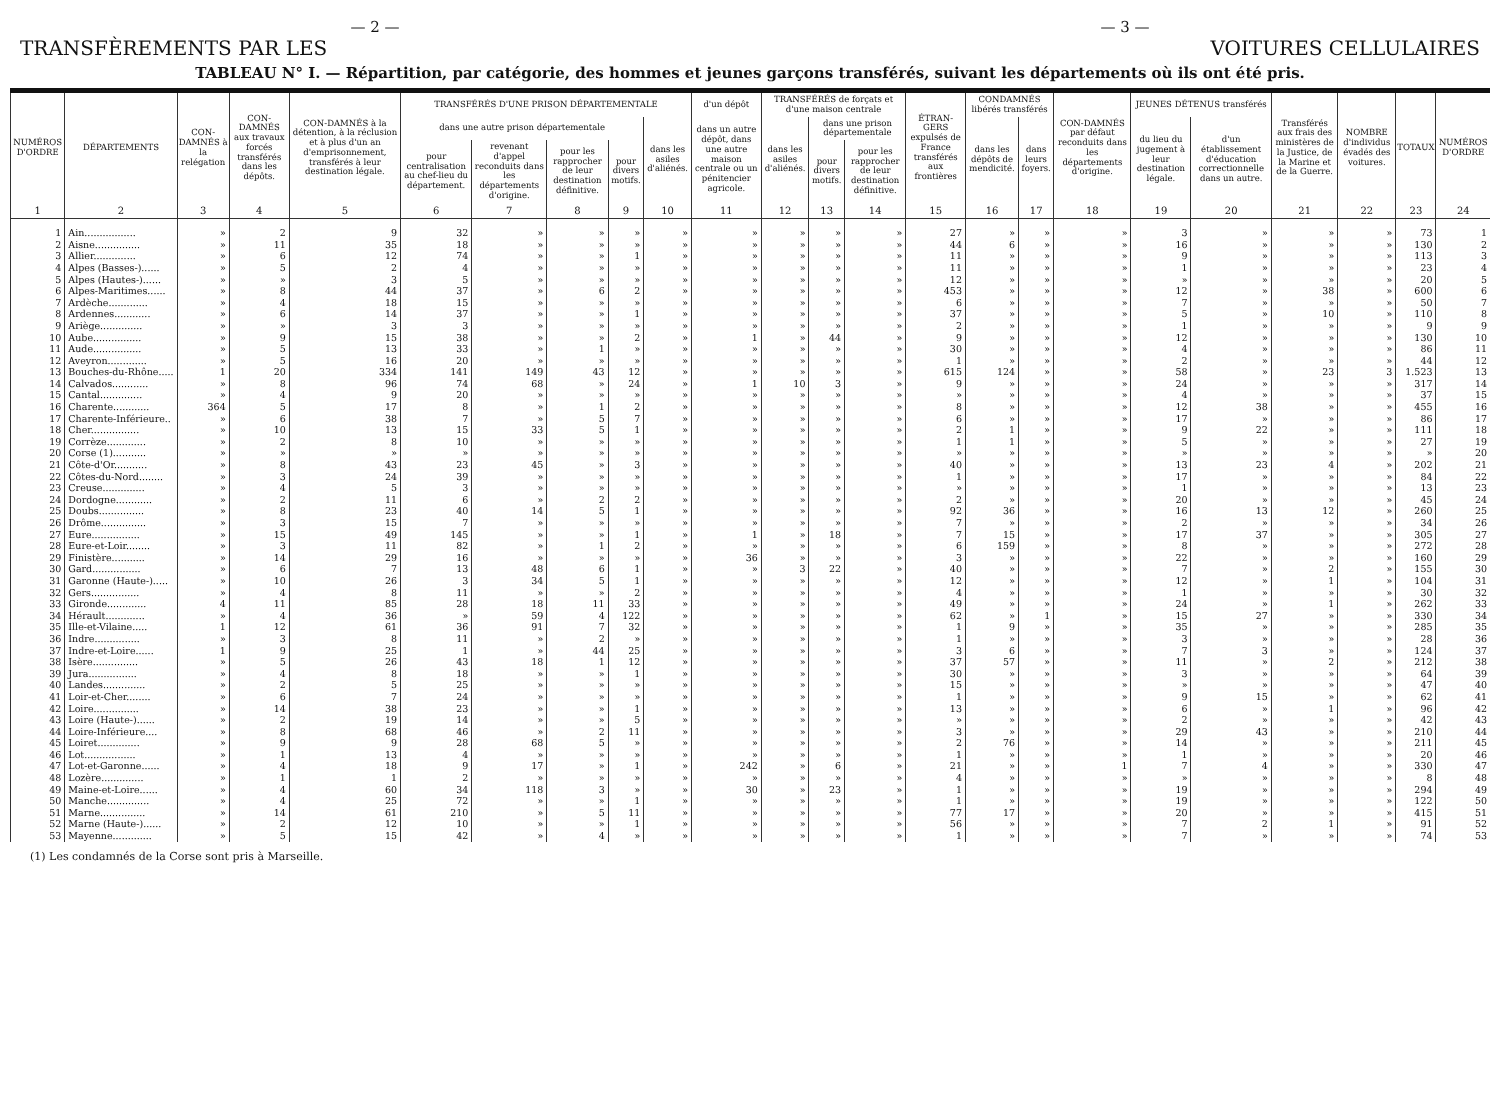— 2 — — 3 —
TRANSFÈREMENTS PAR LES VOITURES CELLULAIRES
TABLEAU N° I. — Répartition, par catégorie, des hommes et jeunes garçons transférés, suivant les départements où ils ont été pris.
| NUMÉROS D'ORDRE | DÉPARTEMENTS | CON-DAMNÉS à la relégation | CON-DAMNÉS aux travaux forcés transférés dans les dépôts. | CON-DAMNÉS à la détention, à la réclusion et à plus d'un an d'emprisonnement, transférés à leur destination légale. | TRANSFÉRÉS D'UNE PRISON DÉPARTEMENTALE | | | | | d'un dépôt | TRANSFÉRÉS de forçats et d'une maison centrale | | | ÉTRAN-GERS expulsés de France transférés aux frontières | CONDAMNÉS libérés transférés | | CON-DAMNÉS par défaut reconduits dans les départements d'origine. | JEUNES DÉTENUS transférés | | Transférés aux frais des ministères de la Justice, de la Marine et de la Guerre. | NOMBRE d'individus évadés des voitures. | TOTAUX | NUMÉROS D'ORDRE |
| --- | --- | --- | --- | --- | --- | --- | --- | --- | --- | --- | --- | --- | --- | --- | --- | --- | --- | --- | --- | --- | --- | --- | --- |
| | | | | | dans une autre prison départementale | | | | dans les asiles d'aliénés. | dans un autre dépôt, dans une autre maison centrale ou un pénitencier agricole. | dans les asiles d'aliénés. | dans une prison départementale | | | dans les dépôts de mendicité. | dans leurs foyers. | | du lieu du jugement à leur destination légale. | d'un établissement d'éducation correctionnelle dans un autre. | | | | |
| | | | | | pour centralisation au chef-lieu du département. | revenant d'appel reconduits dans les départements d'origine. | pour les rapprocher de leur destination définitive. | pour divers motifs. | | | | pour divers motifs. | pour les rapprocher de leur destination définitive. | | | | | | | | | | |
| 1 | 2 | 3 | 4 | 5 | 6 | 7 | 8 | 9 | 10 | 11 | 12 | 13 | 14 | 15 | 16 | 17 | 18 | 19 | 20 | 21 | 22 | 23 | 24 |
| 1 | Ain................. | » | 2 | 9 | 32 | » | » | » | » | » | » | » | » | 27 | » | » | » | 3 | » | » | » | 73 | 1 |
| 2 | Aisne............... | » | 11 | 35 | 18 | » | » | » | » | » | » | » | » | 44 | 6 | » | » | 16 | » | » | » | 130 | 2 |
| 3 | Allier.............. | » | 6 | 12 | 74 | » | » | 1 | » | » | » | » | » | 11 | » | » | » | 9 | » | » | » | 113 | 3 |
| 4 | Alpes (Basses-)...... | » | 5 | 2 | 4 | » | » | » | » | » | » | » | » | 11 | » | » | » | 1 | » | » | » | 23 | 4 |
| 5 | Alpes (Hautes-)...... | » | » | 3 | 5 | » | » | » | » | » | » | » | » | 12 | » | » | » | » | » | » | » | 20 | 5 |
| 6 | Alpes-Maritimes...... | » | 8 | 44 | 37 | » | 6 | 2 | » | » | » | » | » | 453 | » | » | » | 12 | » | 38 | » | 600 | 6 |
| 7 | Ardèche............. | » | 4 | 18 | 15 | » | » | » | » | » | » | » | » | 6 | » | » | » | 7 | » | » | » | 50 | 7 |
| 8 | Ardennes............ | » | 6 | 14 | 37 | » | » | 1 | » | » | » | » | » | 37 | » | » | » | 5 | » | 10 | » | 110 | 8 |
| 9 | Ariège.............. | » | » | 3 | 3 | » | » | » | » | » | » | » | » | 2 | » | » | » | 1 | » | » | » | 9 | 9 |
| 10 | Aube................ | » | 9 | 15 | 38 | » | » | 2 | » | 1 | » | 44 | » | 9 | » | » | » | 12 | » | » | » | 130 | 10 |
| 11 | Aude................ | » | 5 | 13 | 33 | » | 1 | » | » | » | » | » | » | 30 | » | » | » | 4 | » | » | » | 86 | 11 |
| 12 | Aveyron............. | » | 5 | 16 | 20 | » | » | » | » | » | » | » | » | 1 | » | » | » | 2 | » | » | » | 44 | 12 |
| 13 | Bouches-du-Rhône..... | 1 | 20 | 334 | 141 | 149 | 43 | 12 | » | » | » | » | » | 615 | 124 | » | » | 58 | » | 23 | 3 | 1.523 | 13 |
| 14 | Calvados............ | » | 8 | 96 | 74 | 68 | » | 24 | » | 1 | 10 | 3 | » | 9 | » | » | » | 24 | » | » | » | 317 | 14 |
| 15 | Cantal.............. | » | 4 | 9 | 20 | » | » | » | » | » | » | » | » | » | » | » | » | 4 | » | » | » | 37 | 15 |
| 16 | Charente............ | 364 | 5 | 17 | 8 | » | 1 | 2 | » | » | » | » | » | 8 | » | » | » | 12 | 38 | » | » | 455 | 16 |
| 17 | Charente-Inférieure.. | » | 6 | 38 | 7 | » | 5 | 7 | » | » | » | » | » | 6 | » | » | » | 17 | » | » | » | 86 | 17 |
| 18 | Cher................ | » | 10 | 13 | 15 | 33 | 5 | 1 | » | » | » | » | » | 2 | 1 | » | » | 9 | 22 | » | » | 111 | 18 |
| 19 | Corrèze............. | » | 2 | 8 | 10 | » | » | » | » | » | » | » | » | 1 | 1 | » | » | 5 | » | » | » | 27 | 19 |
| 20 | Corse (1)........... | » | » | » | » | » | » | » | » | » | » | » | » | » | » | » | » | » | » | » | » | » | 20 |
| 21 | Côte-d'Or........... | » | 8 | 43 | 23 | 45 | » | 3 | » | » | » | » | » | 40 | » | » | » | 13 | 23 | 4 | » | 202 | 21 |
| 22 | Côtes-du-Nord........ | » | 3 | 24 | 39 | » | » | » | » | » | » | » | » | 1 | » | » | » | 17 | » | » | » | 84 | 22 |
| 23 | Creuse.............. | » | 4 | 5 | 3 | » | » | » | » | » | » | » | » | » | » | » | » | 1 | » | » | » | 13 | 23 |
| 24 | Dordogne............ | » | 2 | 11 | 6 | » | 2 | 2 | » | » | » | » | » | 2 | » | » | » | 20 | » | » | » | 45 | 24 |
| 25 | Doubs............... | » | 8 | 23 | 40 | 14 | 5 | 1 | » | » | » | » | » | 92 | 36 | » | » | 16 | 13 | 12 | » | 260 | 25 |
| 26 | Drôme............... | » | 3 | 15 | 7 | » | » | » | » | » | » | » | » | 7 | » | » | » | 2 | » | » | » | 34 | 26 |
| 27 | Eure................ | » | 15 | 49 | 145 | » | » | 1 | » | 1 | » | 18 | » | 7 | 15 | » | » | 17 | 37 | » | » | 305 | 27 |
| 28 | Eure-et-Loir........ | » | 3 | 11 | 82 | » | 1 | 2 | » | » | » | » | » | 6 | 159 | » | » | 8 | » | » | » | 272 | 28 |
| 29 | Finistère........... | » | 14 | 29 | 16 | » | » | » | » | 36 | » | » | » | 3 | » | » | » | 22 | » | » | » | 160 | 29 |
| 30 | Gard................ | » | 6 | 7 | 13 | 48 | 6 | 1 | » | » | 3 | 22 | » | 40 | » | » | » | 7 | » | 2 | » | 155 | 30 |
| 31 | Garonne (Haute-)..... | » | 10 | 26 | 3 | 34 | 5 | 1 | » | » | » | » | » | 12 | » | » | » | 12 | » | 1 | » | 104 | 31 |
| 32 | Gers................ | » | 4 | 8 | 11 | » | » | 2 | » | » | » | » | » | 4 | » | » | » | 1 | » | » | » | 30 | 32 |
| 33 | Gironde............. | 4 | 11 | 85 | 28 | 18 | 11 | 33 | » | » | » | » | » | 49 | » | » | » | 24 | » | 1 | » | 262 | 33 |
| 34 | Hérault............. | » | 4 | 36 | » | 59 | 4 | 122 | » | » | » | » | » | 62 | » | 1 | » | 15 | 27 | » | » | 330 | 34 |
| 35 | Ille-et-Vilaine..... | 1 | 12 | 61 | 36 | 91 | 7 | 32 | » | » | » | » | » | 1 | 9 | » | » | 35 | » | » | » | 285 | 35 |
| 36 | Indre............... | » | 3 | 8 | 11 | » | 2 | » | » | » | » | » | » | 1 | » | » | » | 3 | » | » | » | 28 | 36 |
| 37 | Indre-et-Loire...... | 1 | 9 | 25 | 1 | » | 44 | 25 | » | » | » | » | » | 3 | 6 | » | » | 7 | 3 | » | » | 124 | 37 |
| 38 | Isère............... | » | 5 | 26 | 43 | 18 | 1 | 12 | » | » | » | » | » | 37 | 57 | » | » | 11 | » | 2 | » | 212 | 38 |
| 39 | Jura................ | » | 4 | 8 | 18 | » | » | 1 | » | » | » | » | » | 30 | » | » | » | 3 | » | » | » | 64 | 39 |
| 40 | Landes.............. | » | 2 | 5 | 25 | » | » | » | » | » | » | » | » | 15 | » | » | » | » | » | » | » | 47 | 40 |
| 41 | Loir-et-Cher........ | » | 6 | 7 | 24 | » | » | » | » | » | » | » | » | 1 | » | » | » | 9 | 15 | » | » | 62 | 41 |
| 42 | Loire............... | » | 14 | 38 | 23 | » | » | 1 | » | » | » | » | » | 13 | » | » | » | 6 | » | 1 | » | 96 | 42 |
| 43 | Loire (Haute-)...... | » | 2 | 19 | 14 | » | » | 5 | » | » | » | » | » | » | » | » | » | 2 | » | » | » | 42 | 43 |
| 44 | Loire-Inférieure.... | » | 8 | 68 | 46 | » | 2 | 11 | » | » | » | » | » | 3 | » | » | » | 29 | 43 | » | » | 210 | 44 |
| 45 | Loiret.............. | » | 9 | 9 | 28 | 68 | 5 | » | » | » | » | » | » | 2 | 76 | » | » | 14 | » | » | » | 211 | 45 |
| 46 | Lot................. | » | 1 | 13 | 4 | » | » | » | » | » | » | » | » | 1 | » | » | » | 1 | » | » | » | 20 | 46 |
| 47 | Lot-et-Garonne...... | » | 4 | 18 | 9 | 17 | » | 1 | » | 242 | » | 6 | » | 21 | » | » | 1 | 7 | 4 | » | » | 330 | 47 |
| 48 | Lozère.............. | » | 1 | 1 | 2 | » | » | » | » | » | » | » | » | 4 | » | » | » | » | » | » | » | 8 | 48 |
| 49 | Maine-et-Loire...... | » | 4 | 60 | 34 | 118 | 3 | » | » | 30 | » | 23 | » | 1 | » | » | » | 19 | » | » | » | 294 | 49 |
| 50 | Manche.............. | » | 4 | 25 | 72 | » | » | 1 | » | » | » | » | » | 1 | » | » | » | 19 | » | » | » | 122 | 50 |
| 51 | Marne............... | » | 14 | 61 | 210 | » | 5 | 11 | » | » | » | » | » | 77 | 17 | » | » | 20 | » | » | » | 415 | 51 |
| 52 | Marne (Haute-)...... | » | 2 | 12 | 10 | » | » | 1 | » | » | » | » | » | 56 | » | » | » | 7 | 2 | 1 | » | 91 | 52 |
| 53 | Mayenne............. | » | 5 | 15 | 42 | » | 4 | » | » | » | » | » | » | 1 | » | » | » | 7 | » | » | » | 74 | 53 |
(1) Les condamnés de la Corse sont pris à Marseille.